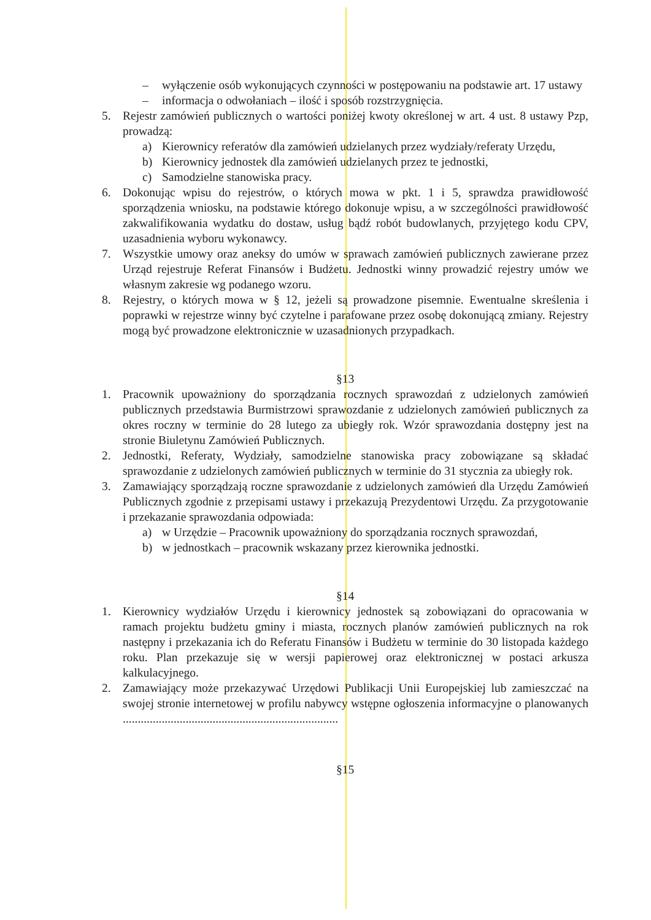– wyłączenie osób wykonujących czynności w postępowaniu na podstawie art. 17 ustawy
– informacja o odwołaniach – ilość i sposób rozstrzygnięcia.
5. Rejestr zamówień publicznych o wartości poniżej kwoty określonej w art. 4 ust. 8 ustawy Pzp, prowadzą:
a) Kierownicy referatów dla zamówień udzielanych przez wydziały/referaty Urzędu,
b) Kierownicy jednostek dla zamówień udzielanych przez te jednostki,
c) Samodzielne stanowiska pracy.
6. Dokonując wpisu do rejestrów, o których mowa w pkt. 1 i 5, sprawdza prawidłowość sporządzenia wniosku, na podstawie którego dokonuje wpisu, a w szczególności prawidłowość zakwalifikowania wydatku do dostaw, usług bądź robót budowlanych, przyjętego kodu CPV, uzasadnienia wyboru wykonawcy.
7. Wszystkie umowy oraz aneksy do umów w sprawach zamówień publicznych zawierane przez Urząd rejestruje Referat Finansów i Budżetu. Jednostki winny prowadzić rejestry umów we własnym zakresie wg podanego wzoru.
8. Rejestry, o których mowa w § 12, jeżeli są prowadzone pisemnie. Ewentualne skreślenia i poprawki w rejestrze winny być czytelne i parafowane przez osobę dokonującą zmiany. Rejestry mogą być prowadzone elektronicznie w uzasadnionych przypadkach.
§13
1. Pracownik upoważniony do sporządzania rocznych sprawozdań z udzielonych zamówień publicznych przedstawia Burmistrzowi sprawozdanie z udzielonych zamówień publicznych za okres roczny w terminie do 28 lutego za ubiegły rok. Wzór sprawozdania dostępny jest na stronie Biuletynu Zamówień Publicznych.
2. Jednostki, Referaty, Wydziały, samodzielne stanowiska pracy zobowiązane są składać sprawozdanie z udzielonych zamówień publicznych w terminie do 31 stycznia za ubiegły rok.
3. Zamawiający sporządzają roczne sprawozdanie z udzielonych zamówień dla Urzędu Zamówień Publicznych zgodnie z przepisami ustawy i przekazują Prezydentowi Urzędu. Za przygotowanie i przekazanie sprawozdania odpowiada:
a) w Urzędzie – Pracownik upoważniony do sporządzania rocznych sprawozdań,
b) w jednostkach – pracownik wskazany przez kierownika jednostki.
§14
1. Kierownicy wydziałów Urzędu i kierownicy jednostek są zobowiązani do opracowania w ramach projektu budżetu gminy i miasta, rocznych planów zamówień publicznych na rok następny i przekazania ich do Referatu Finansów i Budżetu w terminie do 30 listopada każdego roku. Plan przekazuje się w wersji papierowej oraz elektronicznej w postaci arkusza kalkulacyjnego.
2. Zamawiający może przekazywać Urzędowi Publikacji Unii Europejskiej lub zamieszczać na swojej stronie internetowej w profilu nabywcy wstępne ogłoszenia informacyjne o planowanych ........................................................................
§15